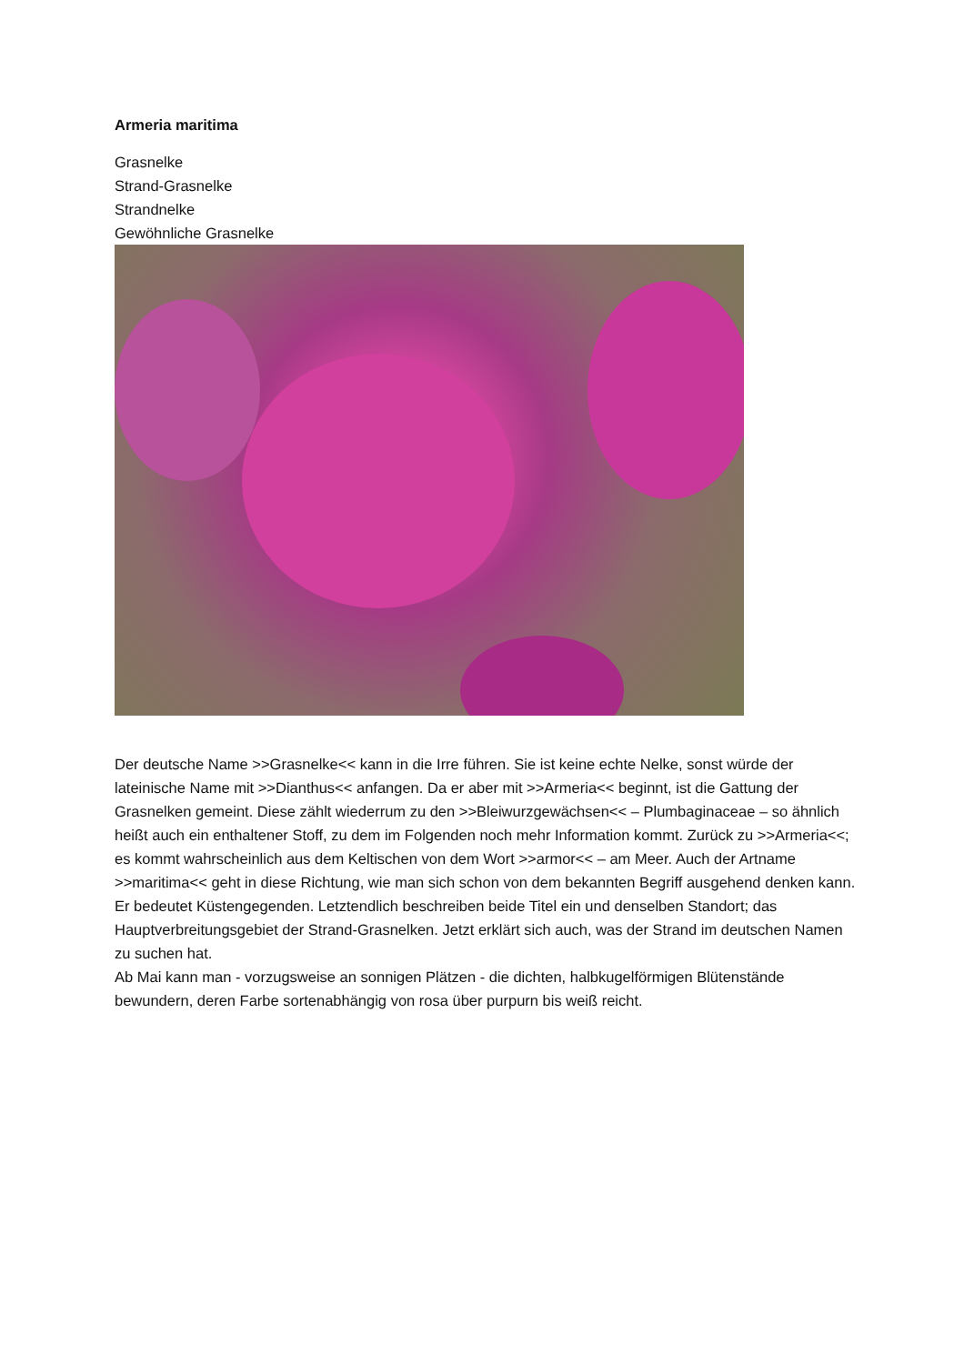Armeria maritima
Grasnelke
Strand-Grasnelke
Strandnelke
Gewöhnliche Grasnelke
Der deutsche Name >>Grasnelke<< kann in die Irre führen. Sie ist keine echte Nelke, sonst würde der lateinische Name mit >>Dianthus<< anfangen. Da er aber mit >>Armeria<< beginnt, ist die Gattung der Grasnelken gemeint. Diese zählt wiederrum zu den >>Bleiwurzgewächsen<< – Plumbaginaceae – so ähnlich heißt auch ein enthaltener Stoff, zu dem im Folgenden noch mehr Information kommt. Zurück zu >>Armeria<<; es kommt wahrscheinlich aus dem Keltischen von dem Wort >>armor<< – am Meer. Auch der Artname >>maritima<< geht in diese Richtung, wie man sich schon von dem bekannten Begriff ausgehend denken kann. Er bedeutet Küstengegenden. Letztendlich beschreiben beide Titel ein und denselben Standort; das Hauptverbreitungsgebiet der Strand-Grasnelken. Jetzt erklärt sich auch, was der Strand im deutschen Namen zu suchen hat.
Ab Mai kann man - vorzugsweise an sonnigen Plätzen - die dichten, halbkugelförmigen Blütenstände bewundern, deren Farbe sortenabhängig von rosa über purpurn bis weiß reicht.